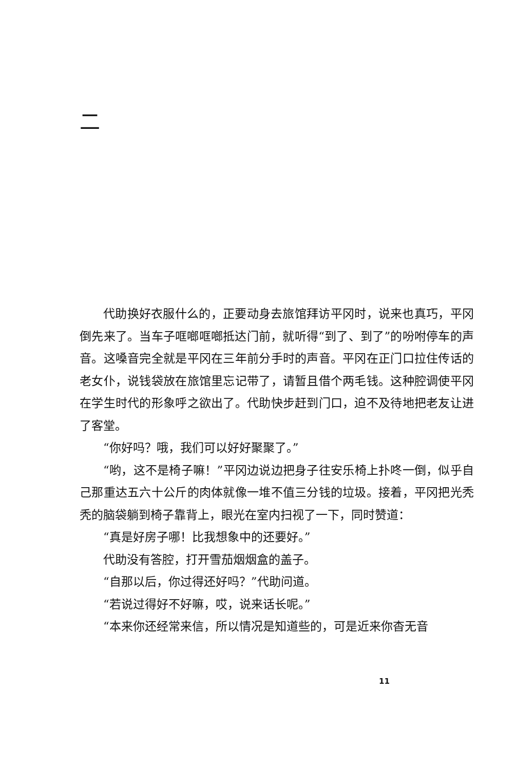二
代助换好衣服什么的，正要动身去旅馆拜访平冈时，说来也真巧，平冈倒先来了。当车子哐啷哐啷抵达门前，就听得“到了、到了”的吩咐停车的声音。这嗓音完全就是平冈在三年前分手时的声音。平冈在正门口拉住传话的老女仆，说钱袋放在旅馆里忘记带了，请暂且借个两毛钱。这种腔调使平冈在学生时代的形象呼之欲出了。代助快步赶到门口，迫不及待地把老友让进了客堂。
“你好吗？哦，我们可以好好聚聚了。”
“哟，这不是椅子嘛！”平冈边说边把身子往安乐椅上扑咚一倒，似乎自己那重达五六十公斤的肉体就像一堆不值三分钱的垃圾。接着，平冈把光秃秃的脑袋躺到椅子靠背上，眼光在室内扫视了一下，同时赞道：
“真是好房子哪！比我想象中的还要好。”
代助没有答腔，打开雪茄烟烟盒的盖子。
“自那以后，你过得还好吗？”代助问道。
“若说过得好不好嘛，哎，说来话长呢。”
“本来你还经常来信，所以情况是知道些的，可是近来你杳无音
11